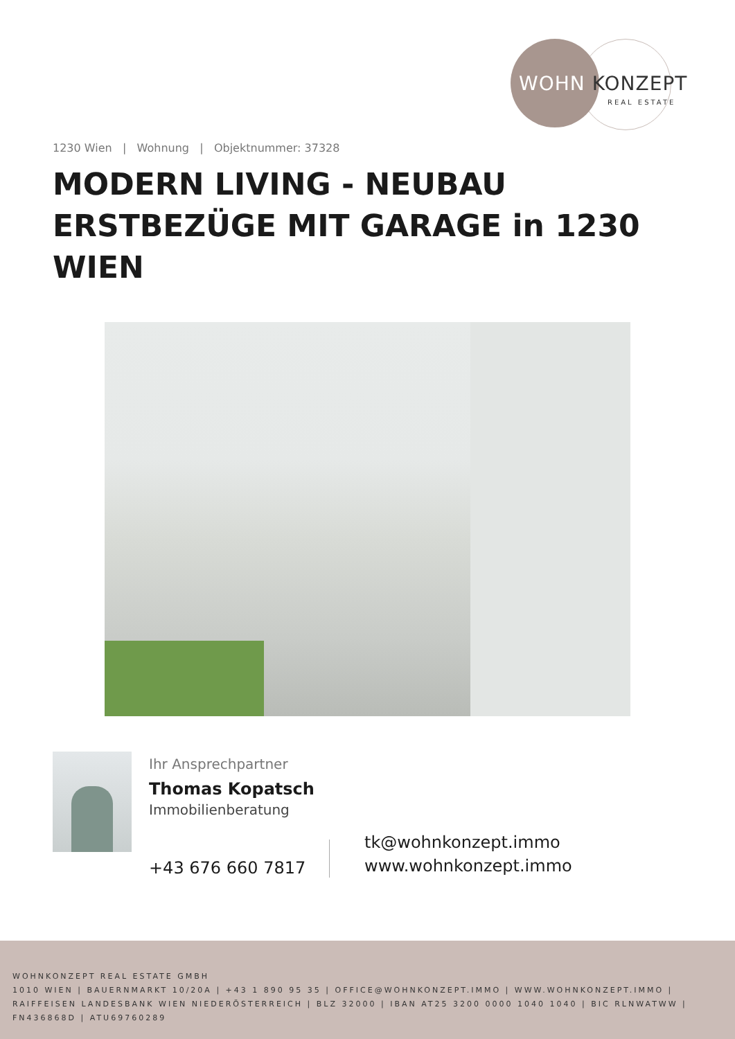WOHN KONZEPT
REAL ESTATE
1230 Wien | Wohnung | Objektnummer: 37328
MODERN LIVING - NEUBAU ERSTBEZÜGE MIT GARAGE in 1230 WIEN
Ihr Ansprechpartner
Thomas Kopatsch
Immobilienberatung
+43 676 660 7817
tk@wohnkonzept.immo
www.wohnkonzept.immo
WOHNKONZEPT REAL ESTATE GMBH
1010 WIEN | BAUERNMARKT 10/20A | +43 1 890 95 35 | OFFICE@WOHNKONZEPT.IMMO | WWW.WOHNKONZEPT.IMMO | RAIFFEISEN LANDESBANK WIEN NIEDERÖSTERREICH | BLZ 32000 | IBAN AT25 3200 0000 1040 1040 | BIC RLNWATWW | FN436868D | ATU69760289